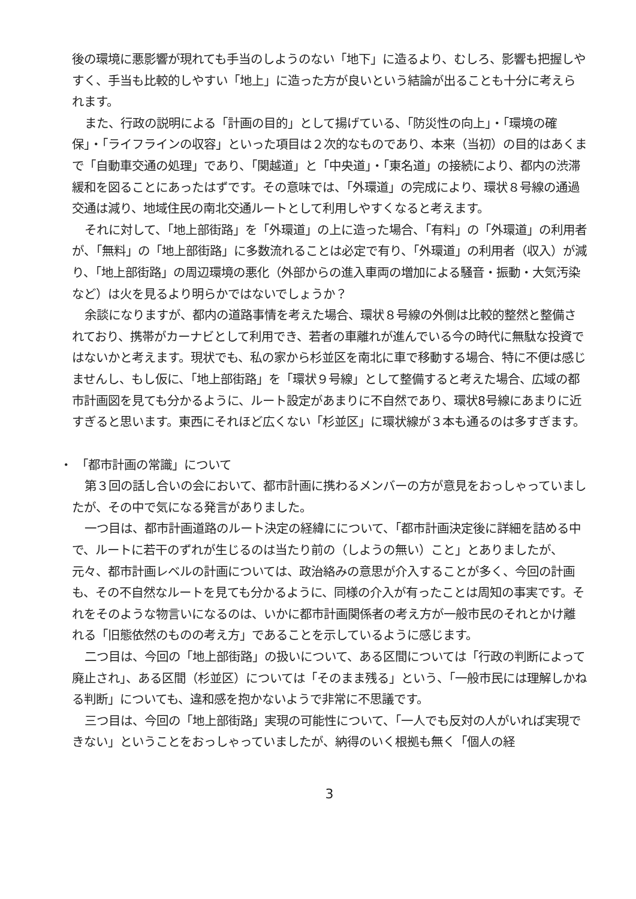後の環境に悪影響が現れても手当のしようのない「地下」に造るより、むしろ、影響も把握しやすく、手当も比較的しやすい「地上」に造った方が良いという結論が出ることも十分に考えられます。
また、行政の説明による「計画の目的」として揚げている、「防災性の向上」・「環境の確保」・「ライフラインの収容」といった項目は２次的なものであり、本来（当初）の目的はあくまで「自動車交通の処理」であり、「関越道」と「中央道」・「東名道」の接続により、都内の渋滞緩和を図ることにあったはずです。その意味では、「外環道」の完成により、環状８号線の通過交通は減り、地域住民の南北交通ルートとして利用しやすくなると考えます。
それに対して、「地上部街路」を「外環道」の上に造った場合、「有料」の「外環道」の利用者が、「無料」の「地上部街路」に多数流れることは必定で有り、「外環道」の利用者（収入）が減り、「地上部街路」の周辺環境の悪化（外部からの進入車両の増加による騒音・振動・大気汚染など）は火を見るより明らかではないでしょうか？
余談になりますが、都内の道路事情を考えた場合、環状８号線の外側は比較的整然と整備されており、携帯がカーナビとして利用でき、若者の車離れが進んでいる今の時代に無駄な投資ではないかと考えます。現状でも、私の家から杉並区を南北に車で移動する場合、特に不便は感じませんし、もし仮に、「地上部街路」を「環状９号線」として整備すると考えた場合、広域の都市計画図を見ても分かるように、ルート設定があまりに不自然であり、環状8号線にあまりに近すぎると思います。東西にそれほど広くない「杉並区」に環状線が３本も通るのは多すぎます。
・ 「都市計画の常識」について
第３回の話し合いの会において、都市計画に携わるメンバーの方が意見をおっしゃっていましたが、その中で気になる発言がありました。
一つ目は、都市計画道路のルート決定の経緯にについて、「都市計画決定後に詳細を詰める中で、ルートに若干のずれが生じるのは当たり前の（しようの無い）こと」とありましたが、元々、都市計画レベルの計画については、政治絡みの意思が介入することが多く、今回の計画も、その不自然なルートを見ても分かるように、同様の介入が有ったことは周知の事実です。それをそのような物言いになるのは、いかに都市計画関係者の考え方が一般市民のそれとかけ離れる「旧態依然のものの考え方」であることを示しているように感じます。
二つ目は、今回の「地上部街路」の扱いについて、ある区間については「行政の判断によって廃止され」、ある区間（杉並区）については「そのまま残る」という、「一般市民には理解しかねる判断」についても、違和感を抱かないようで非常に不思議です。
三つ目は、今回の「地上部街路」実現の可能性について、「一人でも反対の人がいれば実現できない」ということをおっしゃっていましたが、納得のいく根拠も無く「個人の経
3